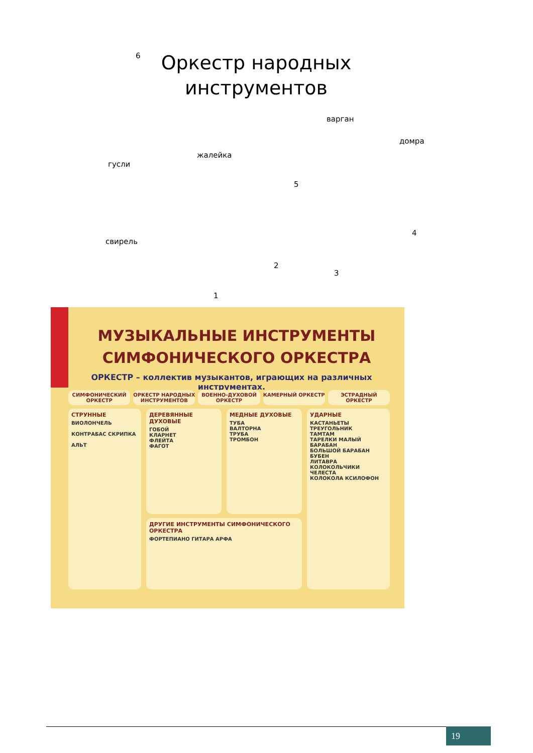6
Оркестр народных инструментов
варган
домра
жалейка
гусли
5
4
свирель
2
3
1
МУЗЫКАЛЬНЫЕ ИНСТРУМЕНТЫ СИМФОНИЧЕСКОГО ОРКЕСТРА
ОРКЕСТР – коллектив музыкантов, играющих на различных инструментах.
СИМФОНИЧЕСКИЙ ОРКЕСТР ОРКЕСТР НАРОДНЫХ ИНСТРУМЕНТОВ ВОЕННО-ДУХОВОЙ ОРКЕСТР КАМЕРНЫЙ ОРКЕСТР ЭСТРАДНЫЙ ОРКЕСТР
СТРУННЫЕ
ВИОЛОНЧЕЛЬ
КОНТРАБАС СКРИПКА
АЛЬТ
ДЕРЕВЯННЫЕ ДУХОВЫЕ
ГОБОЙ
КЛАРНЕТ
ФЛЕЙТА
ФАГОТ
МЕДНЫЕ ДУХОВЫЕ
ТУБА
ВАЛТОРНА
ТРУБА
ТРОМБОН
ДРУГИЕ ИНСТРУМЕНТЫ СИМФОНИЧЕСКОГО ОРКЕСТРА
ФОРТЕПИАНО ГИТАРА АРФА
УДАРНЫЕ
КАСТАНЬЕТЫ ТРЕУГОЛЬНИК
ТАМТАМ
ТАРЕЛКИ МАЛЫЙ БАРАБАН
БОЛЬШОЙ БАРАБАН БУБЕН
ЛИТАВРА
КОЛОКОЛЬЧИКИ
ЧЕЛЕСТА
КОЛОКОЛА КСИЛОФОН
19